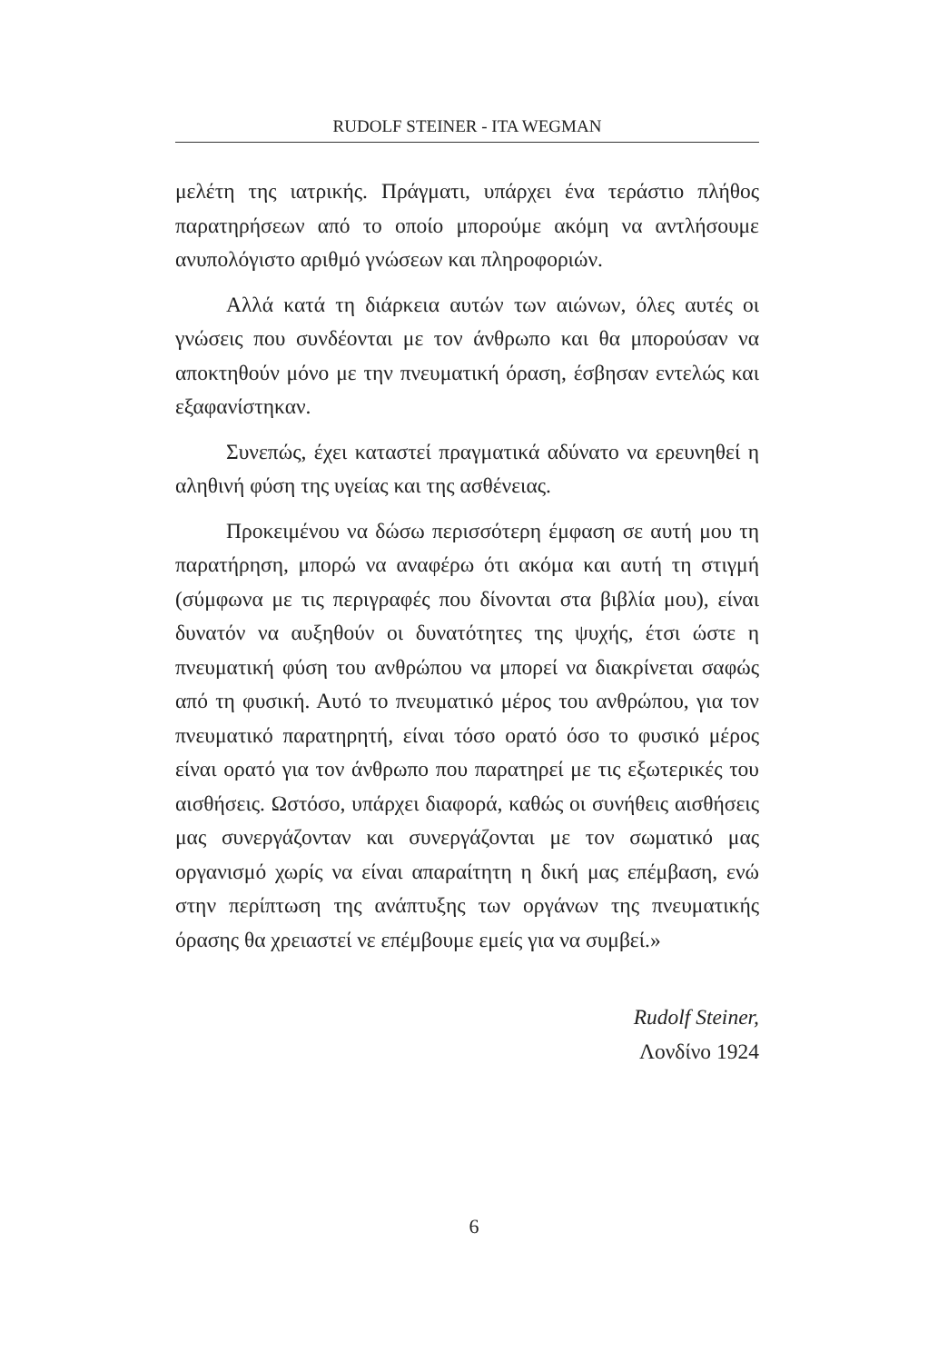RUDOLF STEINER - ITA WEGMAN
μελέτη της ιατρικής. Πράγματι, υπάρχει ένα τεράστιο πλήθος παρατηρήσεων από το οποίο μπορούμε ακόμη να αντλήσουμε ανυπολόγιστο αριθμό γνώσεων και πληροφοριών.
Αλλά κατά τη διάρκεια αυτών των αιώνων, όλες αυτές οι γνώσεις που συνδέονται με τον άνθρωπο και θα μπορούσαν να αποκτηθούν μόνο με την πνευματική όραση, έσβησαν εντελώς και εξαφανίστηκαν.
Συνεπώς, έχει καταστεί πραγματικά αδύνατο να ερευνηθεί η αληθινή φύση της υγείας και της ασθένειας.
Προκειμένου να δώσω περισσότερη έμφαση σε αυτή μου τη παρατήρηση, μπορώ να αναφέρω ότι ακόμα και αυτή τη στιγμή (σύμφωνα με τις περιγραφές που δίνονται στα βιβλία μου), είναι δυνατόν να αυξηθούν οι δυνατότητες της ψυχής, έτσι ώστε η πνευματική φύση του ανθρώπου να μπορεί να διακρίνεται σαφώς από τη φυσική. Αυτό το πνευματικό μέρος του ανθρώπου, για τον πνευματικό παρατηρητή, είναι τόσο ορατό όσο το φυσικό μέρος είναι ορατό για τον άνθρωπο που παρατηρεί με τις εξωτερικές του αισθήσεις. Ωστόσο, υπάρχει διαφορά, καθώς οι συνήθεις αισθήσεις μας συνεργάζονταν και συνεργάζονται με τον σωματικό μας οργανισμό χωρίς να είναι απαραίτητη η δική μας επέμβαση, ενώ στην περίπτωση της ανάπτυξης των οργάνων της πνευματικής όρασης θα χρειαστεί νε επέμβουμε εμείς για να συμβεί.»
Rudolf Steiner,
Λονδίνο 1924
6